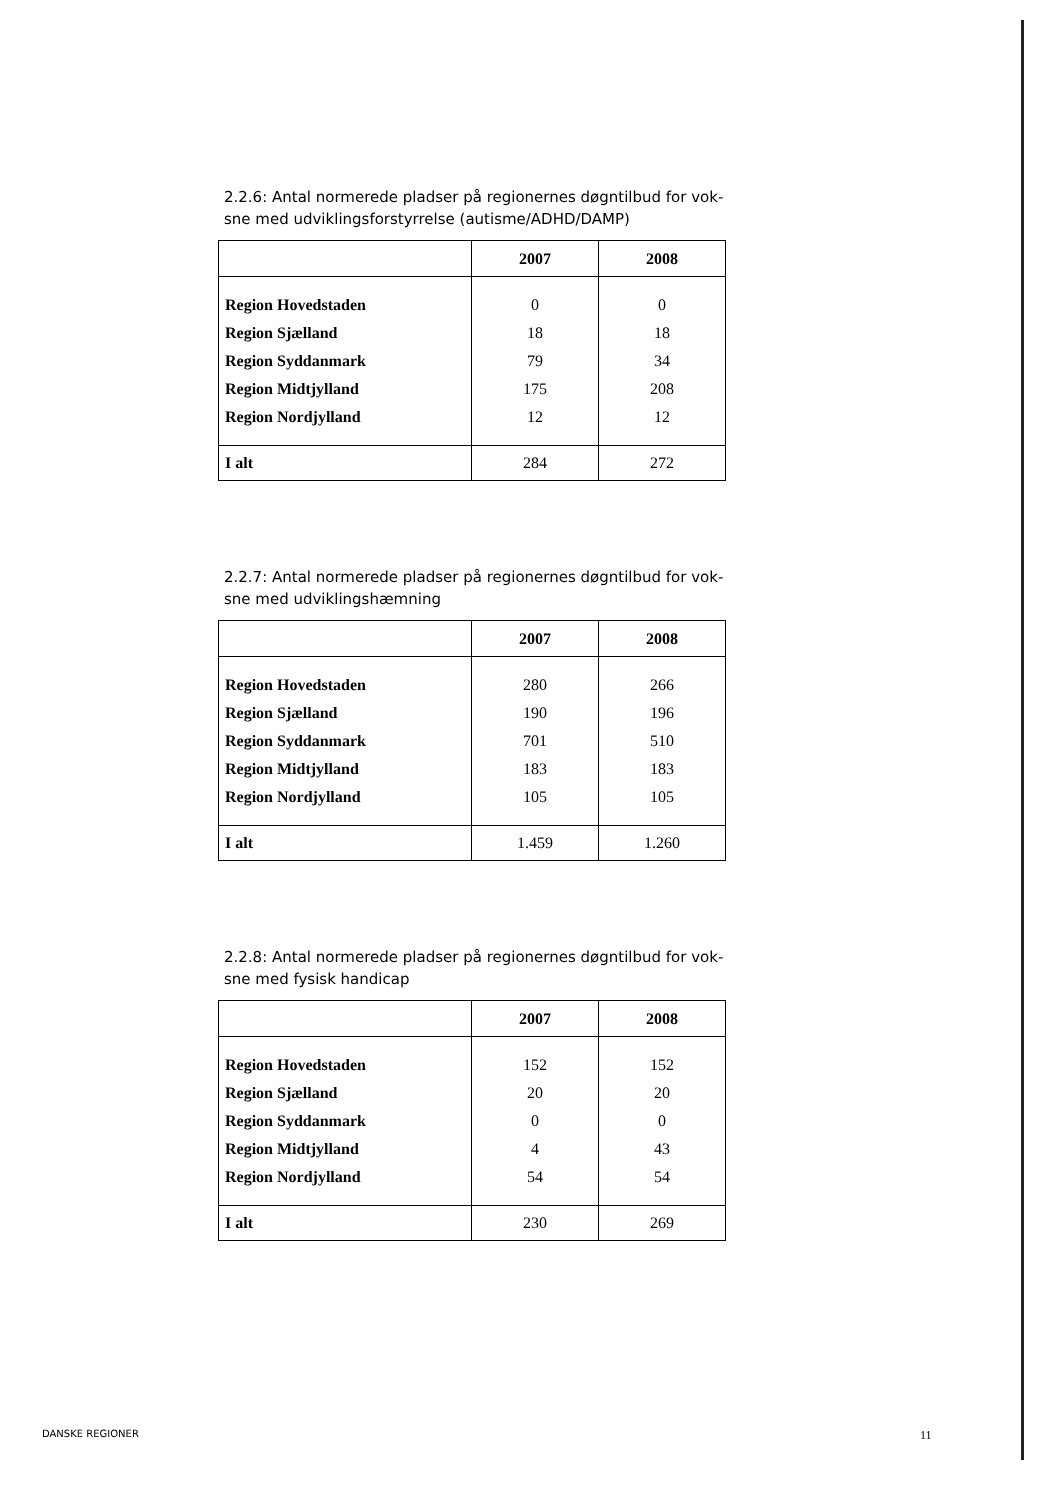2.2.6: Antal normerede pladser på regionernes døgntilbud for vok-sne med udviklingsforstyrrelse (autisme/ADHD/DAMP)
| | 2007 | 2008 |
| --- | --- | --- |
| Region Hovedstaden | 0 | 0 |
| Region Sjælland | 18 | 18 |
| Region Syddanmark | 79 | 34 |
| Region Midtjylland | 175 | 208 |
| Region Nordjylland | 12 | 12 |
| I alt | 284 | 272 |
2.2.7: Antal normerede pladser på regionernes døgntilbud for vok-sne med udviklingshæmning
| | 2007 | 2008 |
| --- | --- | --- |
| Region Hovedstaden | 280 | 266 |
| Region Sjælland | 190 | 196 |
| Region Syddanmark | 701 | 510 |
| Region Midtjylland | 183 | 183 |
| Region Nordjylland | 105 | 105 |
| I alt | 1.459 | 1.260 |
2.2.8: Antal normerede pladser på regionernes døgntilbud for vok-sne med fysisk handicap
| | 2007 | 2008 |
| --- | --- | --- |
| Region Hovedstaden | 152 | 152 |
| Region Sjælland | 20 | 20 |
| Region Syddanmark | 0 | 0 |
| Region Midtjylland | 4 | 43 |
| Region Nordjylland | 54 | 54 |
| I alt | 230 | 269 |
DANSKE REGIONER 11